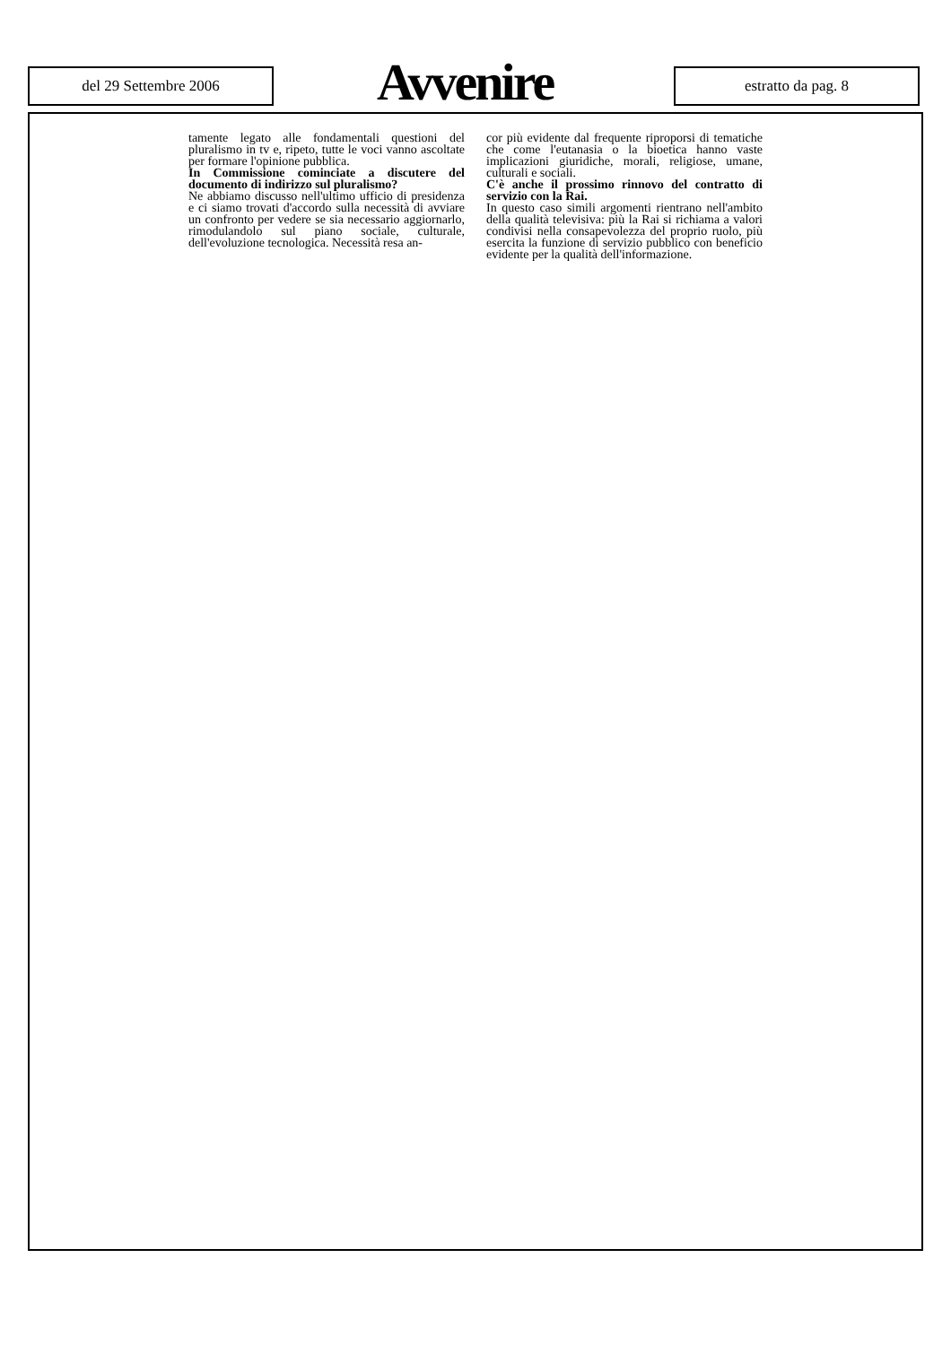del 29 Settembre 2006 Avvenire estratto da pag. 8
tamente legato alle fondamentali questioni del pluralismo in tv e, ripeto, tutte le voci vanno ascoltate per formare l'opinione pubblica.
In Commissione cominciate a discutere del documento di indirizzo sul pluralismo?
Ne abbiamo discusso nell'ultimo ufficio di presidenza e ci siamo trovati d'accordo sulla necessità di avviare un confronto per vedere se sia necessario aggiornarlo, rimodulandolo sul piano sociale, culturale, dell'evoluzione tecnologica. Necessità resa an-
cor più evidente dal frequente riproporsi di tematiche che come l'eutanasia o la bioetica hanno vaste implicazioni giuridiche, morali, religiose, umane, culturali e sociali.
C'è anche il prossimo rinnovo del contratto di servizio con la Rai.
In questo caso simili argomenti rientrano nell'ambito della qualità televisiva: più la Rai si richiama a valori condivisi nella consapevolezza del proprio ruolo, più esercita la funzione di servizio pubblico con beneficio evidente per la qualità dell'informazione.